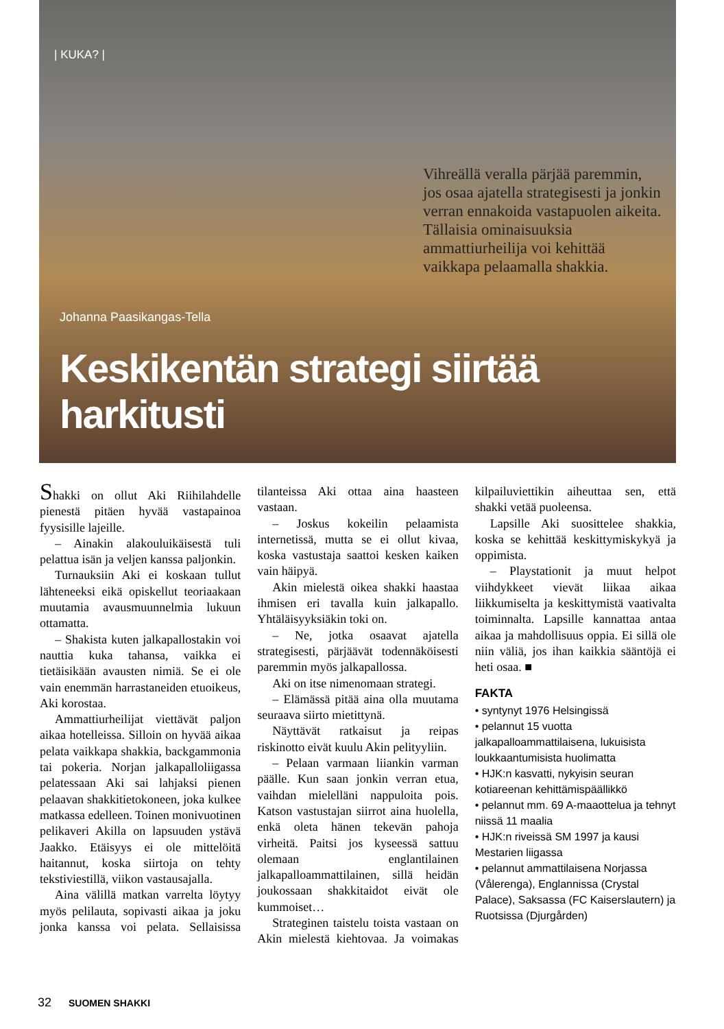| KUKA? |
Vihreällä veralla pärjää paremmin, jos osaa ajatella strategisesti ja jonkin verran ennakoida vastapuolen aikeita. Tällaisia ominaisuuksia ammattiurheilija voi kehittää vaikkapa pelaamalla shakkia.
Johanna Paasikangas-Tella
Keskikentän strategi siirtää harkitusti
Shakki on ollut Aki Riihilahdelle pienestä pitäen hyvää vastapainoa fyysisille lajeille.
– Ainakin alakouluikäisestä tuli pelattua isän ja veljen kanssa paljonkin.
Turnauksiin Aki ei koskaan tullut lähteneeksi eikä opiskellut teoriaakaan muutamia avausmuunnelmia lukuun ottamatta.
– Shakista kuten jalkapallostakin voi nauttia kuka tahansa, vaikka ei tietäisikään avausten nimiä. Se ei ole vain enemmän harrastaneiden etuoikeus, Aki korostaa.
Ammattiurheilijat viettävät paljon aikaa hotelleissa. Silloin on hyvää aikaa pelata vaikkapa shakkia, backgammonia tai pokeria. Norjan jalkapalloliigassa pelatessaan Aki sai lahjaksi pienen pelaavan shakkitietokoneen, joka kulkee matkassa edelleen. Toinen monivuotinen pelikaveri Akilla on lapsuuden ystävä Jaakko. Etäisyys ei ole mittelöitä haitannut, koska siirtoja on tehty tekstiviestillä, viikon vastausajalla.
Aina välillä matkan varrelta löytyy myös pelilauta, sopivasti aikaa ja joku jonka kanssa voi pelata. Sellaisissa tilanteissa Aki ottaa aina haasteen vastaan.
– Joskus kokeilin pelaamista internetissä, mutta se ei ollut kivaa, koska vastustaja saattoi kesken kaiken vain häipyä.
Akin mielestä oikea shakki haastaa ihmisen eri tavalla kuin jalkapallo. Yhtäläisyyksiäkin toki on.
– Ne, jotka osaavat ajatella strategisesti, pärjäävät todennäköisesti paremmin myös jalkapallossa.
Aki on itse nimenomaan strategi.
– Elämässä pitää aina olla muutama seuraava siirto mietittynä.
Näyttävät ratkaisut ja reipas riskinotto eivät kuulu Akin pelityyliin.
– Pelaan varmaan liiankin varman päälle. Kun saan jonkin verran etua, vaihdan mielelläni nappuloita pois. Katson vastustajan siirrot aina huolella, enkä oleta hänen tekevän pahoja virheitä. Paitsi jos kyseessä sattuu olemaan englantilainen jalkapalloammattilainen, sillä heidän joukossaan shakkitaidot eivät ole kummoiset…
Strateginen taistelu toista vastaan on Akin mielestä kiehtovaa. Ja voimakas kilpailuviettikin aiheuttaa sen, että shakki vetää puoleensa.
Lapsille Aki suosittelee shakkia, koska se kehittää keskittymiskykyä ja oppimista.
– Playstationit ja muut helpot viihdykkeet vievät liikaa aikaa liikkumiselta ja keskittymistä vaativalta toiminnalta. Lapsille kannattaa antaa aikaa ja mahdollisuus oppia. Ei sillä ole niin väliä, jos ihan kaikkia sääntöjä ei heti osaa. ■
FAKTA
• syntynyt 1976 Helsingissä
• pelannut 15 vuotta jalkapalloammattilaisena, lukuisista loukkaantumisista huolimatta
• HJK:n kasvatti, nykyisin seuran kotiareenan kehittämispäällikkö
• pelannut mm. 69 A-maaottelua ja tehnyt niissä 11 maalia
• HJK:n riveissä SM 1997 ja kausi Mestarien liigassa
• pelannut ammattilaisena Norjassa (Vålerenga), Englannissa (Crystal Palace), Saksassa (FC Kaiserslautern) ja Ruotsissa (Djurgården)
32 SUOMEN SHAKKI